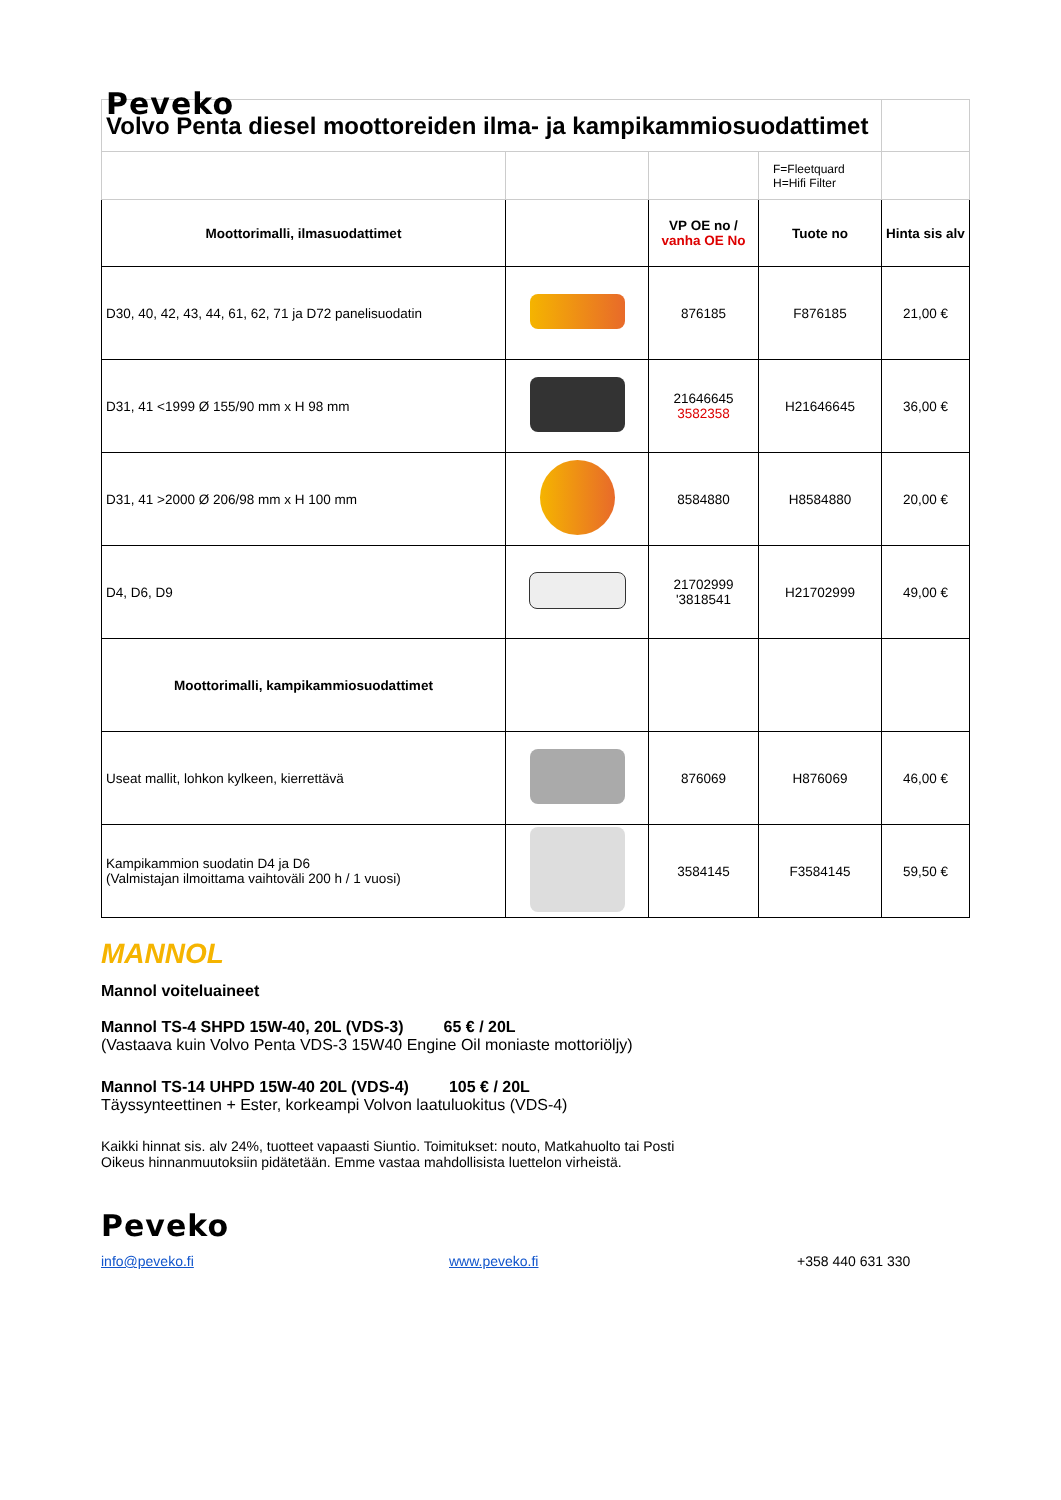Peveko
| Volvo Penta diesel moottoreiden ilma- ja kampikammiosuodattimet | | | | |
| | | | F=Fleetquard H=Hifi Filter | |
| Moottorimalli, ilmasuodattimet | | VP OE no / vanha OE No | Tuote no | Hinta sis alv |
| D30, 40, 42, 43, 44, 61, 62, 71 ja D72 panelisuodatin | | 876185 | F876185 | 21,00 € |
| D31, 41 <1999 Ø 155/90 mm x H 98 mm | | 21646645 3582358 | H21646645 | 36,00 € |
| D31, 41 >2000 Ø 206/98 mm x H 100 mm | | 8584880 | H8584880 | 20,00 € |
| D4, D6, D9 | | 21702999 '3818541 | H21702999 | 49,00 € |
| Moottorimalli, kampikammiosuodattimet | | | | |
| Useat mallit, lohkon kylkeen, kierrettävä | | 876069 | H876069 | 46,00 € |
| Kampikammion suodatin D4 ja D6 (Valmistajan ilmoittama vaihtoväli 200 h / 1 vuosi) | | 3584145 | F3584145 | 59,50 € |
MANNOL
Mannol voiteluaineet
Mannol TS-4 SHPD 15W-40, 20L (VDS-3) 65 € / 20L
(Vastaava kuin Volvo Penta VDS-3 15W40 Engine Oil moniaste mottoriöljy)
Mannol TS-14 UHPD 15W-40 20L (VDS-4) 105 € / 20L
Täyssynteettinen + Ester, korkeampi Volvon laatuluokitus (VDS-4)
Kaikki hinnat sis. alv 24%, tuotteet vapaasti Siuntio. Toimitukset: nouto, Matkahuolto tai Posti
Oikeus hinnanmuutoksiin pidätetään. Emme vastaa mahdollisista luettelon virheistä.
Peveko
info@peveko.fi www.peveko.fi +358 440 631 330